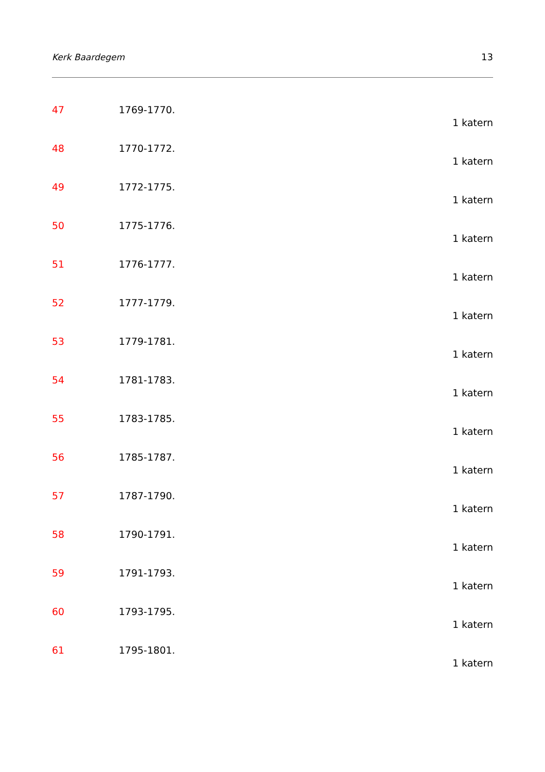Kerk Baardegem 13
47 1769-1770.
1 katern
48 1770-1772.
1 katern
49 1772-1775.
1 katern
50 1775-1776.
1 katern
51 1776-1777.
1 katern
52 1777-1779.
1 katern
53 1779-1781.
1 katern
54 1781-1783.
1 katern
55 1783-1785.
1 katern
56 1785-1787.
1 katern
57 1787-1790.
1 katern
58 1790-1791.
1 katern
59 1791-1793.
1 katern
60 1793-1795.
1 katern
61 1795-1801.
1 katern